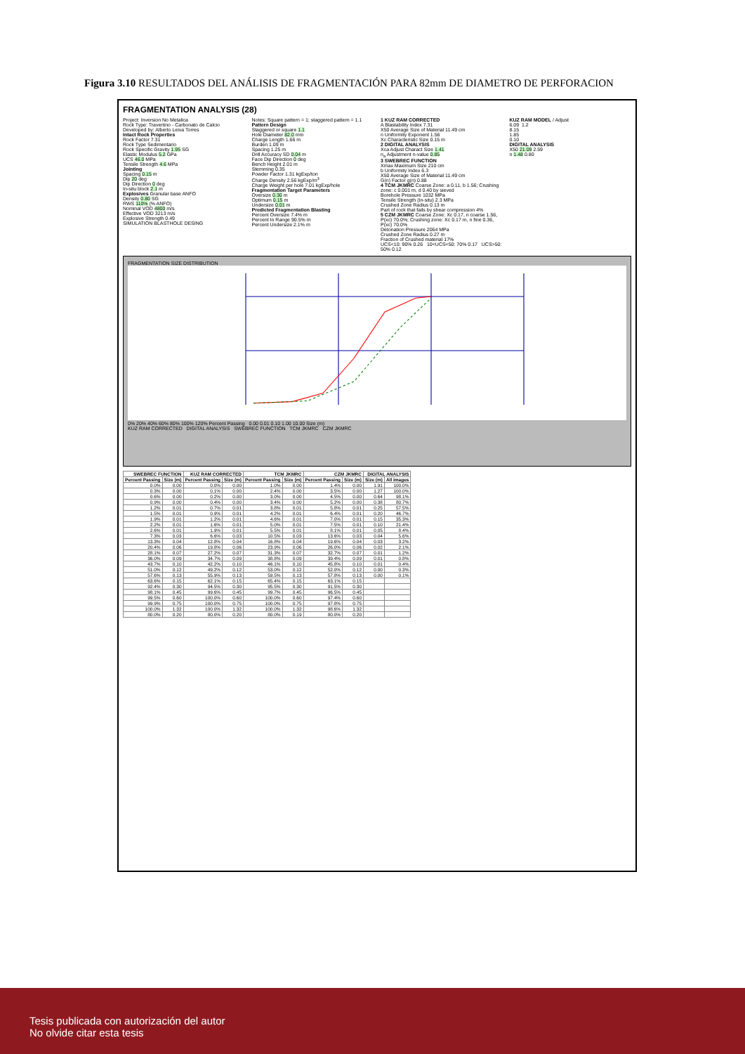Figura 3.10 RESULTADOS DEL ANÁLISIS DE FRAGMENTACIÓN PARA 82mm DE DIAMETRO DE PERFORACION
FRAGMENTATION ANALYSIS (28)
Project: Inversion No Metalica
Rock Type: Travertino - Carbonato de Calcio
Developed by: Alberto Leiva Torres
Intact Rock Properties
Rock Factor 7.31
Rock Type Sedimentario
Rock Specific Gravity 1.95 SG
Elastic Modulus 5.2 GPa
UCS 46.0 MPa
Tensile Strength 4.6 MPa
Jointing
Spacing 0.15 m
Dip 20 deg
Dip Direction 0 deg
In-situ block 2.1 m
Explosives Granular base ANFO
Density 0.80 SG
RWS 110% (% ANFO)
Nominal VOD 4800 m/s
Effective VOD 3213 m/s
Explosive Strength 0.49
SIMULATION BLASTHOLE DESING
Notes: Square pattern = 1; staggered pattern = 1.1
Pattern Design
Staggered or square 1.1
Hole Diameter 82.0 mm
Charge Length 1.66 m
Burden 1.09 m
Spacing 1.25 m
Drill Accuracy SD 0.04 m
Face Dip Direction 0 deg
Bench Height 2.01 m
Stemming 0.35
Powder Factor 1.31 kgExp/ton
Charge Density 2.56 kgExp/m<sup>3</sup>
Charge Weight per hole 7.01 kgExp/hole
Fragmentation Target Parameters
Oversize 0.30 m
Optimum 0.15 m
Undersize 0.01 m
Predicted Fragmentation Blasting
Percent Oversize 7.4% m
Percent In Range 90.5% m
Percent Undersize 2.1% m
1 KUZ RAM CORRECTED
A Blastability Index 7.31
X50 Average Size of Material 11.49 cm
n Uniformity Exponent 1.56
Xc Characteristic Size 0.15 m
2 DIGITAL ANALYSIS
Xca Adjust Charact Size 1.41
n<sub>a</sub> Adjustment n-value 0.85
3 SWEBREC FUNCTION
Xmax Maximum Size 210 cm
b Uniformity Index 6.3
X50 Average Size of Material 11.49 cm
G(n) Factor g(n) 0.88
4 TCM JKMRC Coarse Zone: a 0.11, b 1.56; Crushing zone: c 0.001 m, d 0.40 by sieved
Borehole Pressure 1032 MPa
Tensile Strength (In-situ) 2.3 MPa
Crushed Zone Radius 0.13 m
Part of rock that fails by shear compression 4%
5 CZM JKMRC Coarse Zone: Xc 0.17, n coarse 1.56, P(xc) 70.0%; Crushing zone: Xc 0.17 m, n fine 0.36, P(xc) 70.0%
Detonation Pressure 2064 MPa
Crushed Zone Radius 0.27 m
Fraction of Crushed material 17%
UCS<10: 90% 0.26 10<UCS<50: 70% 0.17 UCS>50: 50% 0.12
KUZ RAM MODEL / Adjust
6.09 1.2
8.15
1.85
0.10
DIGITAL ANALYSIS
X50 21.09 2.59
n 1.48 0.80
FRAGMENTATION SIZE DISTRIBUTION
0% 20% 40% 60% 80% 100% 120% Percent Passing 0.00 0.01 0.10 1.00 10.00 Size (m)
KUZ RAM CORRECTED DIGITAL ANALYSIS SWEBREC FUNCTION TCM JKMRC CZM JKMRC
| SWEBREC FUNCTION | | KUZ RAM CORRECTED | | TCM JKMRC | | CZM JKMRC | | DIGITAL ANALYSIS | |
| --- | --- | --- | --- | --- | --- | --- | --- | --- | --- |
| Percent Passing | Size (m) | Percent Passing | Size (m) | Percent Passing | Size (m) | Percent Passing | Size (m) | Size (m) | All images |
| 0.0% | 0.00 | 0.0% | 0.00 | 1.0% | 0.00 | 1.4% | 0.00 | 1.91 | 100.0% |
| 0.3% | 0.00 | 0.1% | 0.00 | 2.4% | 0.00 | 3.5% | 0.00 | 1.27 | 100.0% |
| 0.6% | 0.00 | 0.2% | 0.00 | 3.0% | 0.00 | 4.5% | 0.00 | 0.64 | 98.1% |
| 0.9% | 0.00 | 0.4% | 0.00 | 3.4% | 0.00 | 5.2% | 0.00 | 0.38 | 80.7% |
| 1.2% | 0.01 | 0.7% | 0.01 | 3.8% | 0.01 | 5.8% | 0.01 | 0.25 | 57.5% |
| 1.5% | 0.01 | 0.9% | 0.01 | 4.2% | 0.01 | 6.4% | 0.01 | 0.20 | 46.7% |
| 1.9% | 0.01 | 1.2% | 0.01 | 4.6% | 0.01 | 7.0% | 0.01 | 0.15 | 35.3% |
| 2.2% | 0.01 | 1.6% | 0.01 | 5.0% | 0.01 | 7.5% | 0.01 | 0.10 | 21.4% |
| 2.6% | 0.01 | 1.9% | 0.01 | 5.5% | 0.01 | 8.1% | 0.01 | 0.05 | 8.4% |
| 7.3% | 0.03 | 6.6% | 0.03 | 10.5% | 0.03 | 13.6% | 0.03 | 0.04 | 5.6% |
| 13.3% | 0.04 | 12.8% | 0.04 | 16.8% | 0.04 | 19.6% | 0.04 | 0.03 | 3.2% |
| 20.4% | 0.06 | 19.8% | 0.06 | 23.9% | 0.06 | 26.0% | 0.06 | 0.02 | 2.1% |
| 28.1% | 0.07 | 27.2% | 0.07 | 31.3% | 0.07 | 32.7% | 0.07 | 0.01 | 1.2% |
| 36.0% | 0.09 | 34.7% | 0.09 | 38.8% | 0.09 | 39.4% | 0.09 | 0.01 | 0.8% |
| 43.7% | 0.10 | 42.2% | 0.10 | 46.1% | 0.10 | 45.8% | 0.10 | 0.01 | 0.4% |
| 51.0% | 0.12 | 49.2% | 0.12 | 53.0% | 0.12 | 52.0% | 0.12 | 0.00 | 0.3% |
| 57.6% | 0.13 | 55.9% | 0.13 | 59.5% | 0.13 | 57.8% | 0.13 | 0.00 | 0.1% |
| 63.6% | 0.15 | 62.1% | 0.15 | 65.4% | 0.15 | 63.1% | 0.15 | | |
| 92.4% | 0.30 | 94.5% | 0.30 | 95.5% | 0.30 | 91.5% | 0.30 | | |
| 98.1% | 0.45 | 99.6% | 0.45 | 99.7% | 0.45 | 96.5% | 0.45 | | |
| 99.5% | 0.60 | 100.0% | 0.60 | 100.0% | 0.60 | 97.4% | 0.60 | | |
| 99.9% | 0.75 | 100.0% | 0.75 | 100.0% | 0.75 | 97.8% | 0.75 | | |
| 100.0% | 1.32 | 100.0% | 1.32 | 100.0% | 1.32 | 98.6% | 1.32 | | |
| 80.0% | 0.20 | 80.0% | 0.20 | 80.0% | 0.19 | 80.0% | 0.20 | | |
Tesis publicada con autorización del autor
No olvide citar esta tesis